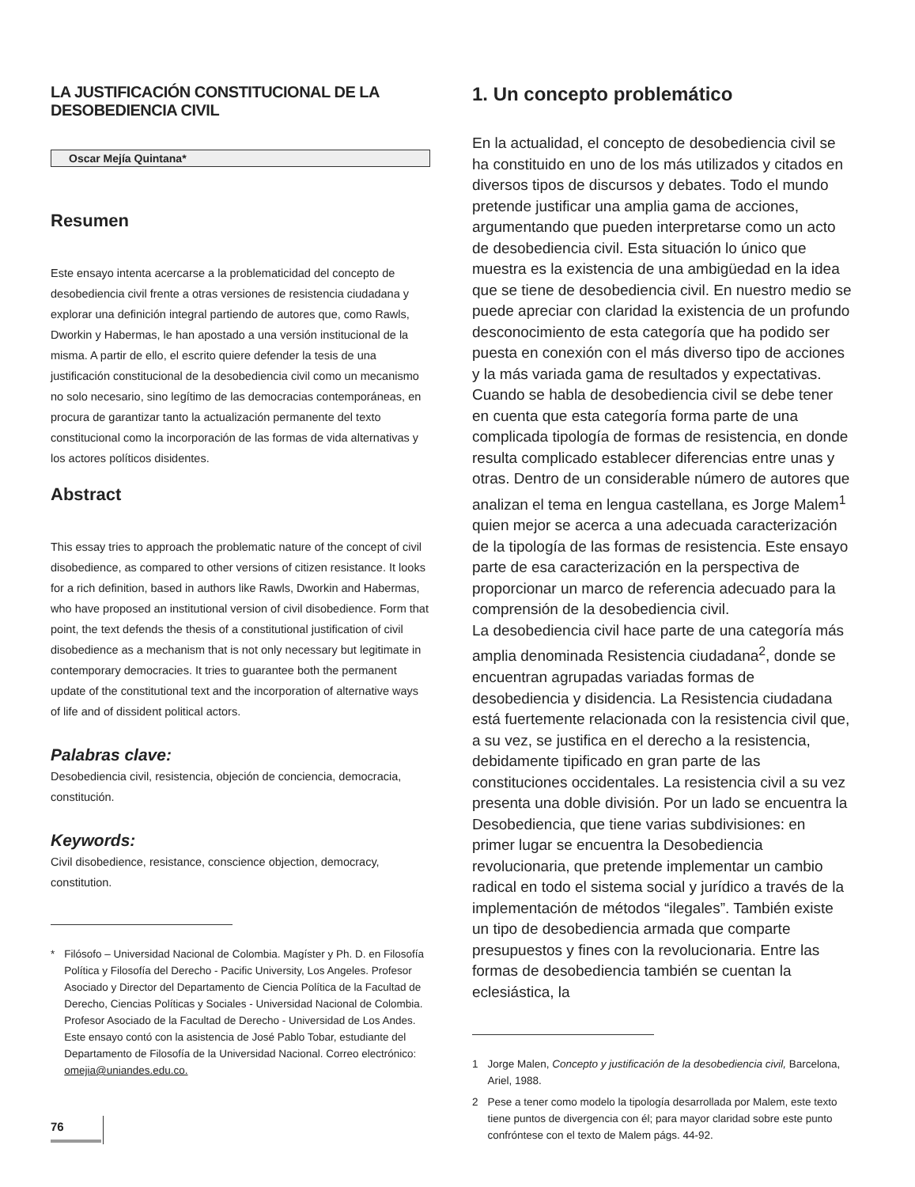LA JUSTIFICACIÓN CONSTITUCIONAL DE LA DESOBEDIENCIA CIVIL
Oscar Mejía Quintana*
Resumen
Este ensayo intenta acercarse a la problematicidad del concepto de desobediencia civil frente a otras versiones de resistencia ciudadana y explorar una definición integral partiendo de autores que, como Rawls, Dworkin y Habermas, le han apostado a una versión institucional de la misma. A partir de ello, el escrito quiere defender la tesis de una justificación constitucional de la desobediencia civil como un mecanismo no solo necesario, sino legítimo de las democracias contemporáneas, en procura de garantizar tanto la actualización permanente del texto constitucional como la incorporación de las formas de vida alternativas y los actores políticos disidentes.
Abstract
This essay tries to approach the problematic nature of the concept of civil disobedience, as compared to other versions of citizen resistance. It looks for a rich definition, based in authors like Rawls, Dworkin and Habermas, who have proposed an institutional version of civil disobedience. Form that point, the text defends the thesis of a constitutional justification of civil disobedience as a mechanism that is not only necessary but legitimate in contemporary democracies. It tries to guarantee both the permanent update of the constitutional text and the incorporation of alternative ways of life and of dissident political actors.
Palabras clave:
Desobediencia civil, resistencia, objeción de conciencia, democracia, constitución.
Keywords:
Civil disobedience, resistance, conscience objection, democracy, constitution.
* Filósofo – Universidad Nacional de Colombia. Magíster y Ph. D. en Filosofía Política y Filosofía del Derecho - Pacific University, Los Angeles. Profesor Asociado y Director del Departamento de Ciencia Política de la Facultad de Derecho, Ciencias Políticas y Sociales - Universidad Nacional de Colombia. Profesor Asociado de la Facultad de Derecho - Universidad de Los Andes. Este ensayo contó con la asistencia de José Pablo Tobar, estudiante del Departamento de Filosofía de la Universidad Nacional. Correo electrónico: omejia@uniandes.edu.co.
1. Un concepto problemático
En la actualidad, el concepto de desobediencia civil se ha constituido en uno de los más utilizados y citados en diversos tipos de discursos y debates. Todo el mundo pretende justificar una amplia gama de acciones, argumentando que pueden interpretarse como un acto de desobediencia civil. Esta situación lo único que muestra es la existencia de una ambigüedad en la idea que se tiene de desobediencia civil. En nuestro medio se puede apreciar con claridad la existencia de un profundo desconocimiento de esta categoría que ha podido ser puesta en conexión con el más diverso tipo de acciones y la más variada gama de resultados y expectativas. Cuando se habla de desobediencia civil se debe tener en cuenta que esta categoría forma parte de una complicada tipología de formas de resistencia, en donde resulta complicado establecer diferencias entre unas y otras. Dentro de un considerable número de autores que analizan el tema en lengua castellana, es Jorge Malem<sup>1</sup> quien mejor se acerca a una adecuada caracterización de la tipología de las formas de resistencia. Este ensayo parte de esa caracterización en la perspectiva de proporcionar un marco de referencia adecuado para la comprensión de la desobediencia civil.
La desobediencia civil hace parte de una categoría más amplia denominada Resistencia ciudadana<sup>2</sup>, donde se encuentran agrupadas variadas formas de desobediencia y disidencia. La Resistencia ciudadana está fuertemente relacionada con la resistencia civil que, a su vez, se justifica en el derecho a la resistencia, debidamente tipificado en gran parte de las constituciones occidentales. La resistencia civil a su vez presenta una doble división. Por un lado se encuentra la Desobediencia, que tiene varias subdivisiones: en primer lugar se encuentra la Desobediencia revolucionaria, que pretende implementar un cambio radical en todo el sistema social y jurídico a través de la implementación de métodos “ilegales”. También existe un tipo de desobediencia armada que comparte presupuestos y fines con la revolucionaria. Entre las formas de desobediencia también se cuentan la eclesiástica, la
1 Jorge Malen, Concepto y justificación de la desobediencia civil, Barcelona, Ariel, 1988.
2 Pese a tener como modelo la tipología desarrollada por Malem, este texto tiene puntos de divergencia con él; para mayor claridad sobre este punto confróntese con el texto de Malem págs. 44-92.
76